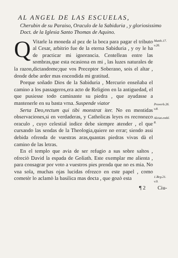AL ANGEL DE LAS ESCUELAS,
Cherubin de su Paraiso, Oraculo de la Sabiduria , y gloriosissimo Doct. de la Iglesia Santo Thomas de Aquino.
QVitarle la moneda al pez de la boca para pagar el tributo al Cesar, arbitrio fue de la eterna Sabiduria , y oy le ha de practicar mi ignorancia. Centellean entre las sombras,que esta ocasiona en mi , las luzes naturales de la razon,dictandome;que vos Preceptor Soberano, sois el altar , donde debe arder mas encendida mi gratitud.
Porque soñado Dios de la Sabiduria , Mercurio enseñaba el camino a los passageros,era acto de Religion en la antiguedad, el que pusiesse todo caminante su piedra , que ayudasse a mantenerle en su basta vrna. Suspende viator
Serta Deo,rectum qui tibi monstrat iter. No en mentidas observaciones,si en verdaderas, y Catholicas leyes os reconozco oraculo , cuyo celestial indice debe siempre atender , el que cursando las sendas de la Theologia,quiere no errar; siendo assi debida ofrenda de vuestras aras,quantas piedras vivas dà el camino de las letras.
En el templo que avia de ser refugio a sus sobre saltos , ofreciò David la espada de Golìath. Este exemplar me alienta , para consagrar por voto a vuestros pies prenda que no es mia. No vna sola, muchas ojas lucidas ofrezco en este papel , como cometèr lo aclamò la basilica mas docta , que gozò esta
Matth.17. v.26.
Proverb.26. v.8.
Alciat.embl. 8.
1.Reg.21. v.9.
¶ 2 Ciu-